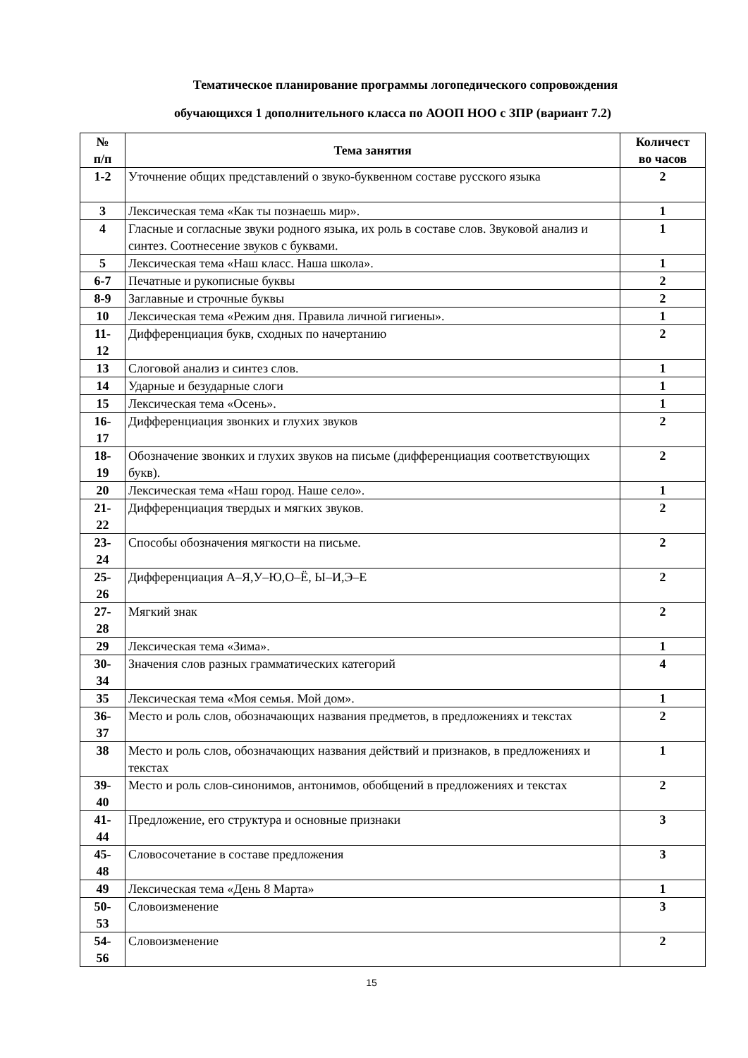Тематическое планирование программы логопедического сопровождения
обучающихся 1 дополнительного класса по АООП НОО с ЗПР (вариант 7.2)
| № п/п | Тема занятия | Количест во часов |
| --- | --- | --- |
| 1-2 | Уточнение общих представлений о звуко-буквенном составе русского языка | 2 |
| 3 | Лексическая тема «Как ты познаешь мир». | 1 |
| 4 | Гласные и согласные звуки родного языка, их роль в составе слов. Звуковой анализ и синтез. Соотнесение звуков с буквами. | 1 |
| 5 | Лексическая тема «Наш класс. Наша школа». | 1 |
| 6-7 | Печатные и рукописные буквы | 2 |
| 8-9 | Заглавные и строчные буквы | 2 |
| 10 | Лексическая тема «Режим дня. Правила личной гигиены». | 1 |
| 11- 12 | Дифференциация букв, сходных по начертанию | 2 |
| 13 | Слоговой анализ и синтез слов. | 1 |
| 14 | Ударные и безударные слоги | 1 |
| 15 | Лексическая тема «Осень». | 1 |
| 16- 17 | Дифференциация звонких и глухих звуков | 2 |
| 18- 19 | Обозначение звонких и глухих звуков на письме (дифференциация соответствующих букв). | 2 |
| 20 | Лексическая тема «Наш город. Наше село». | 1 |
| 21- 22 | Дифференциация твердых и мягких звуков. | 2 |
| 23- 24 | Способы обозначения мягкости на письме. | 2 |
| 25- 26 | Дифференциация А–Я,У–Ю,О–Ё, Ы–И,Э–Е | 2 |
| 27- 28 | Мягкий знак | 2 |
| 29 | Лексическая тема «Зима». | 1 |
| 30- 34 | Значения слов разных грамматических категорий | 4 |
| 35 | Лексическая тема «Моя семья. Мой дом». | 1 |
| 36- 37 | Место и роль слов, обозначающих названия предметов, в предложениях и текстах | 2 |
| 38 | Место и роль слов, обозначающих названия действий и признаков, в предложениях и текстах | 1 |
| 39- 40 | Место и роль слов-синонимов, антонимов, обобщений в предложениях и текстах | 2 |
| 41- 44 | Предложение, его структура и основные признаки | 3 |
| 45- 48 | Словосочетание в составе предложения | 3 |
| 49 | Лексическая тема «День 8 Марта» | 1 |
| 50- 53 | Словоизменение | 3 |
| 54- 56 | Словоизменение | 2 |
15